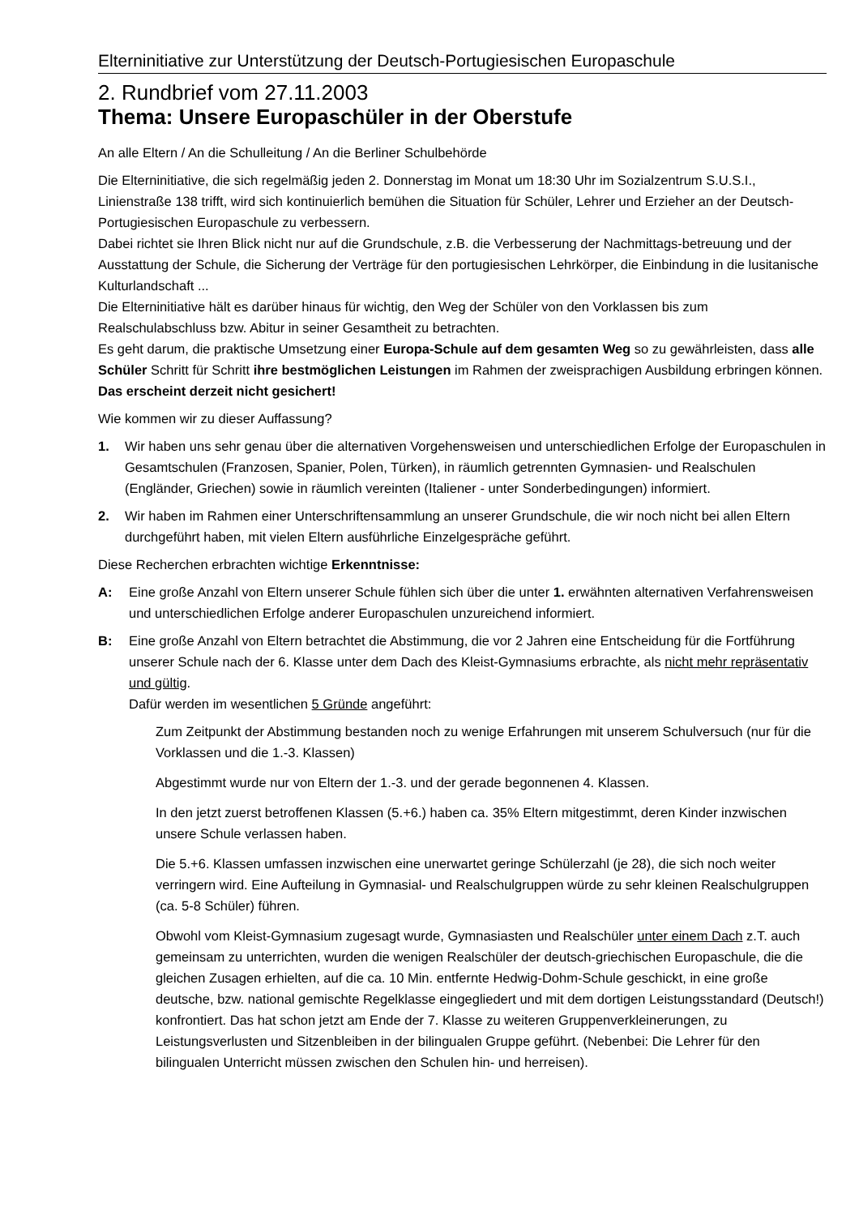Elterninitiative zur Unterstützung der Deutsch-Portugiesischen Europaschule
2. Rundbrief vom 27.11.2003
Thema: Unsere Europaschüler in der Oberstufe
An alle Eltern / An die Schulleitung / An die Berliner Schulbehörde
Die Elterninitiative, die sich regelmäßig jeden 2. Donnerstag im Monat um 18:30 Uhr im Sozialzentrum S.U.S.I., Linienstraße 138 trifft, wird sich kontinuierlich bemühen die Situation für Schüler, Lehrer und Erzieher an der Deutsch-Portugiesischen Europaschule zu verbessern.
Dabei richtet sie Ihren Blick nicht nur auf die Grundschule, z.B. die Verbesserung der Nachmittags-betreuung und der Ausstattung der Schule, die Sicherung der Verträge für den portugiesischen Lehrkörper, die Einbindung in die lusitanische Kulturlandschaft ...
Die Elterninitiative hält es darüber hinaus für wichtig, den Weg der Schüler von den Vorklassen bis zum Realschulabschluss bzw. Abitur in seiner Gesamtheit zu betrachten.
Es geht darum, die praktische Umsetzung einer Europa-Schule auf dem gesamten Weg so zu gewährleisten, dass alle Schüler Schritt für Schritt ihre bestmöglichen Leistungen im Rahmen der zweisprachigen Ausbildung erbringen können. Das erscheint derzeit nicht gesichert!
Wie kommen wir zu dieser Auffassung?
1. Wir haben uns sehr genau über die alternativen Vorgehensweisen und unterschiedlichen Erfolge der Europaschulen in Gesamtschulen (Franzosen, Spanier, Polen, Türken), in räumlich getrennten Gymnasien- und Realschulen (Engländer, Griechen) sowie in räumlich vereinten (Italiener - unter Sonderbedingungen) informiert.
2. Wir haben im Rahmen einer Unterschriftensammlung an unserer Grundschule, die wir noch nicht bei allen Eltern durchgeführt haben, mit vielen Eltern ausführliche Einzelgespräche geführt.
Diese Recherchen erbrachten wichtige Erkenntnisse:
A: Eine große Anzahl von Eltern unserer Schule fühlen sich über die unter 1. erwähnten alternativen Verfahrensweisen und unterschiedlichen Erfolge anderer Europaschulen unzureichend informiert.
B: Eine große Anzahl von Eltern betrachtet die Abstimmung, die vor 2 Jahren eine Entscheidung für die Fortführung unserer Schule nach der 6. Klasse unter dem Dach des Kleist-Gymnasiums erbrachte, als nicht mehr repräsentativ und gültig.
Dafür werden im wesentlichen 5 Gründe angeführt:
Zum Zeitpunkt der Abstimmung bestanden noch zu wenige Erfahrungen mit unserem Schulversuch (nur für die Vorklassen und die 1.-3. Klassen)
Abgestimmt wurde nur von Eltern der 1.-3. und der gerade begonnenen 4. Klassen.
In den jetzt zuerst betroffenen Klassen (5.+6.) haben ca. 35% Eltern mitgestimmt, deren Kinder inzwischen unsere Schule verlassen haben.
Die 5.+6. Klassen umfassen inzwischen eine unerwartet geringe Schülerzahl (je 28), die sich noch weiter verringern wird. Eine Aufteilung in Gymnasial- und Realschulgruppen würde zu sehr kleinen Realschulgruppen (ca. 5-8 Schüler) führen.
Obwohl vom Kleist-Gymnasium zugesagt wurde, Gymnasiasten und Realschüler unter einem Dach z.T. auch gemeinsam zu unterrichten, wurden die wenigen Realschüler der deutsch-griechischen Europaschule, die die gleichen Zusagen erhielten, auf die ca. 10 Min. entfernte Hedwig-Dohm-Schule geschickt, in eine große deutsche, bzw. national gemischte Regelklasse eingegliedert und mit dem dortigen Leistungsstandard (Deutsch!) konfrontiert. Das hat schon jetzt am Ende der 7. Klasse zu weiteren Gruppenverkleinerungen, zu Leistungsverlusten und Sitzenbleiben in der bilingualen Gruppe geführt. (Nebenbei: Die Lehrer für den bilingualen Unterricht müssen zwischen den Schulen hin- und herreisen).